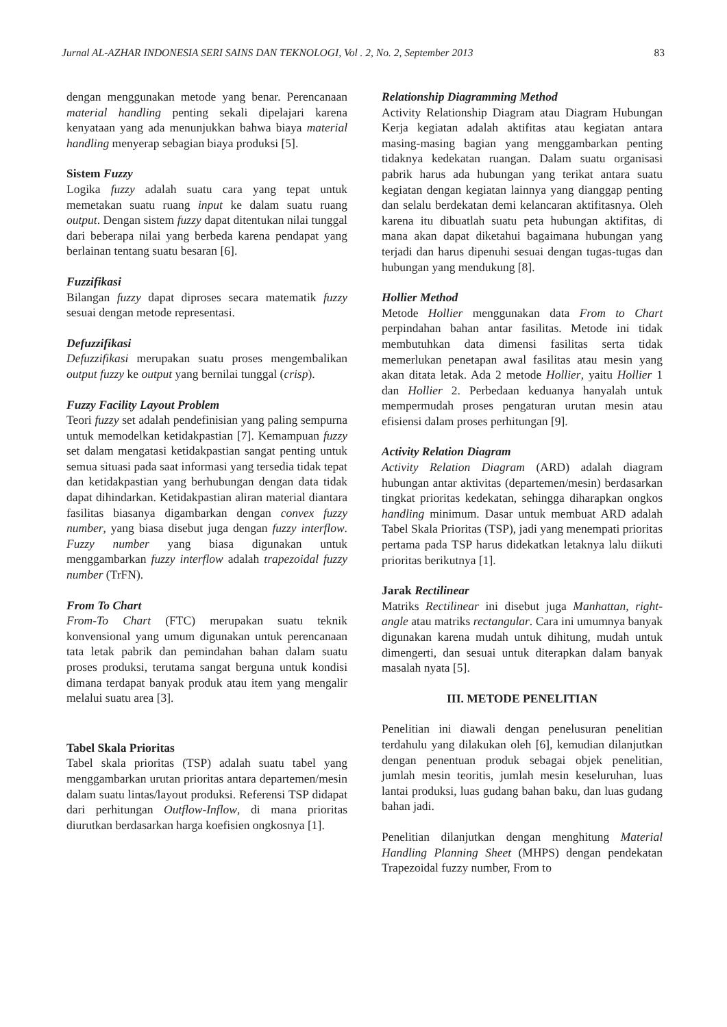Jurnal AL-AZHAR INDONESIA SERI SAINS DAN TEKNOLOGI, Vol . 2, No. 2, September 2013 83
dengan menggunakan metode yang benar. Perencanaan material handling penting sekali dipelajari karena kenyataan yang ada menunjukkan bahwa biaya material handling menyerap sebagian biaya produksi [5].
Sistem Fuzzy
Logika fuzzy adalah suatu cara yang tepat untuk memetakan suatu ruang input ke dalam suatu ruang output. Dengan sistem fuzzy dapat ditentukan nilai tunggal dari beberapa nilai yang berbeda karena pendapat yang berlainan tentang suatu besaran [6].
Fuzzifikasi
Bilangan fuzzy dapat diproses secara matematik fuzzy sesuai dengan metode representasi.
Defuzzifikasi
Defuzzifikasi merupakan suatu proses mengembalikan output fuzzy ke output yang bernilai tunggal (crisp).
Fuzzy Facility Layout Problem
Teori fuzzy set adalah pendefinisian yang paling sempurna untuk memodelkan ketidakpastian [7]. Kemampuan fuzzy set dalam mengatasi ketidakpastian sangat penting untuk semua situasi pada saat informasi yang tersedia tidak tepat dan ketidakpastian yang berhubungan dengan data tidak dapat dihindarkan. Ketidakpastian aliran material diantara fasilitas biasanya digambarkan dengan convex fuzzy number, yang biasa disebut juga dengan fuzzy interflow. Fuzzy number yang biasa digunakan untuk menggambarkan fuzzy interflow adalah trapezoidal fuzzy number (TrFN).
From To Chart
From-To Chart (FTC) merupakan suatu teknik konvensional yang umum digunakan untuk perencanaan tata letak pabrik dan pemindahan bahan dalam suatu proses produksi, terutama sangat berguna untuk kondisi dimana terdapat banyak produk atau item yang mengalir melalui suatu area [3].
Tabel Skala Prioritas
Tabel skala prioritas (TSP) adalah suatu tabel yang menggambarkan urutan prioritas antara departemen/mesin dalam suatu lintas/layout produksi. Referensi TSP didapat dari perhitungan Outflow-Inflow, di mana prioritas diurutkan berdasarkan harga koefisien ongkosnya [1].
Relationship Diagramming Method
Activity Relationship Diagram atau Diagram Hubungan Kerja kegiatan adalah aktifitas atau kegiatan antara masing-masing bagian yang menggambarkan penting tidaknya kedekatan ruangan. Dalam suatu organisasi pabrik harus ada hubungan yang terikat antara suatu kegiatan dengan kegiatan lainnya yang dianggap penting dan selalu berdekatan demi kelancaran aktifitasnya. Oleh karena itu dibuatlah suatu peta hubungan aktifitas, di mana akan dapat diketahui bagaimana hubungan yang terjadi dan harus dipenuhi sesuai dengan tugas-tugas dan hubungan yang mendukung [8].
Hollier Method
Metode Hollier menggunakan data From to Chart perpindahan bahan antar fasilitas. Metode ini tidak membutuhkan data dimensi fasilitas serta tidak memerlukan penetapan awal fasilitas atau mesin yang akan ditata letak. Ada 2 metode Hollier, yaitu Hollier 1 dan Hollier 2. Perbedaan keduanya hanyalah untuk mempermudah proses pengaturan urutan mesin atau efisiensi dalam proses perhitungan [9].
Activity Relation Diagram
Activity Relation Diagram (ARD) adalah diagram hubungan antar aktivitas (departemen/mesin) berdasarkan tingkat prioritas kedekatan, sehingga diharapkan ongkos handling minimum. Dasar untuk membuat ARD adalah Tabel Skala Prioritas (TSP), jadi yang menempati prioritas pertama pada TSP harus didekatkan letaknya lalu diikuti prioritas berikutnya [1].
Jarak Rectilinear
Matriks Rectilinear ini disebut juga Manhattan, right-angle atau matriks rectangular. Cara ini umumnya banyak digunakan karena mudah untuk dihitung, mudah untuk dimengerti, dan sesuai untuk diterapkan dalam banyak masalah nyata [5].
III. METODE PENELITIAN
Penelitian ini diawali dengan penelusuran penelitian terdahulu yang dilakukan oleh [6], kemudian dilanjutkan dengan penentuan produk sebagai objek penelitian, jumlah mesin teoritis, jumlah mesin keseluruhan, luas lantai produksi, luas gudang bahan baku, dan luas gudang bahan jadi.
Penelitian dilanjutkan dengan menghitung Material Handling Planning Sheet (MHPS) dengan pendekatan Trapezoidal fuzzy number, From to